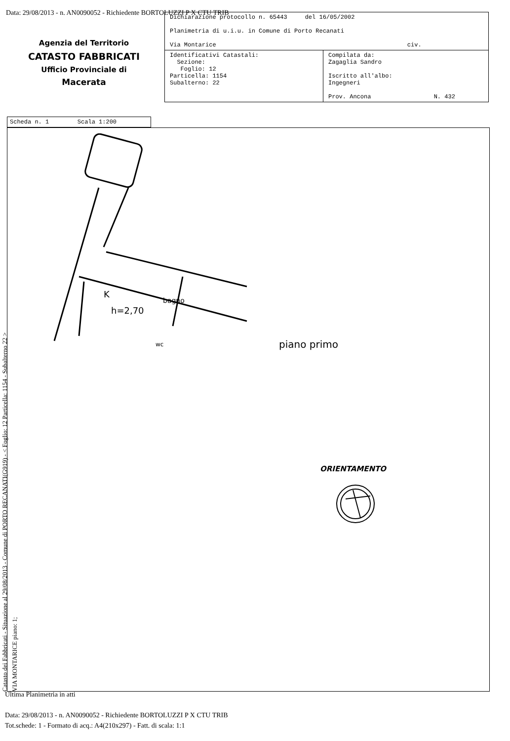Data: 29/08/2013 - n. AN0090052 - Richiedente BORTOLUZZI P X CTU TRIB
Agenzia del Territorio
CATASTO FABBRICATI
Ufficio Provinciale di
Macerata
| Dichiarazione protocollo n. 65443 del 16/05/2002 Planimetria di u.i.u. in Comune di Porto Recanati Via Montarice civ. | |
| Identificativi Catastali: Sezione: Foglio: 12 Particella: 1154 Subalterno: 22 | Compilata da: Zagaglia Sandro Iscritto all'albo: Ingegneri Prov. Ancona N. 432 |
Scheda n. 1 Scala 1:200
K
h=2,70
bagno
wc piano primo
ORIENTAMENTO
Catasto dei Fabbricati - Situazione al 29/08/2013 - Comune di PORTO RECANATI(G919) - < Foglio: 12 Particella: 1154 - Subalterno 22 >
VIA MONTARICE piano: 1;
Ultima Planimetria in atti
Data: 29/08/2013 - n. AN0090052 - Richiedente BORTOLUZZI P X CTU TRIB
Tot.schede: 1 - Formato di acq.: A4(210x297) - Fatt. di scala: 1:1